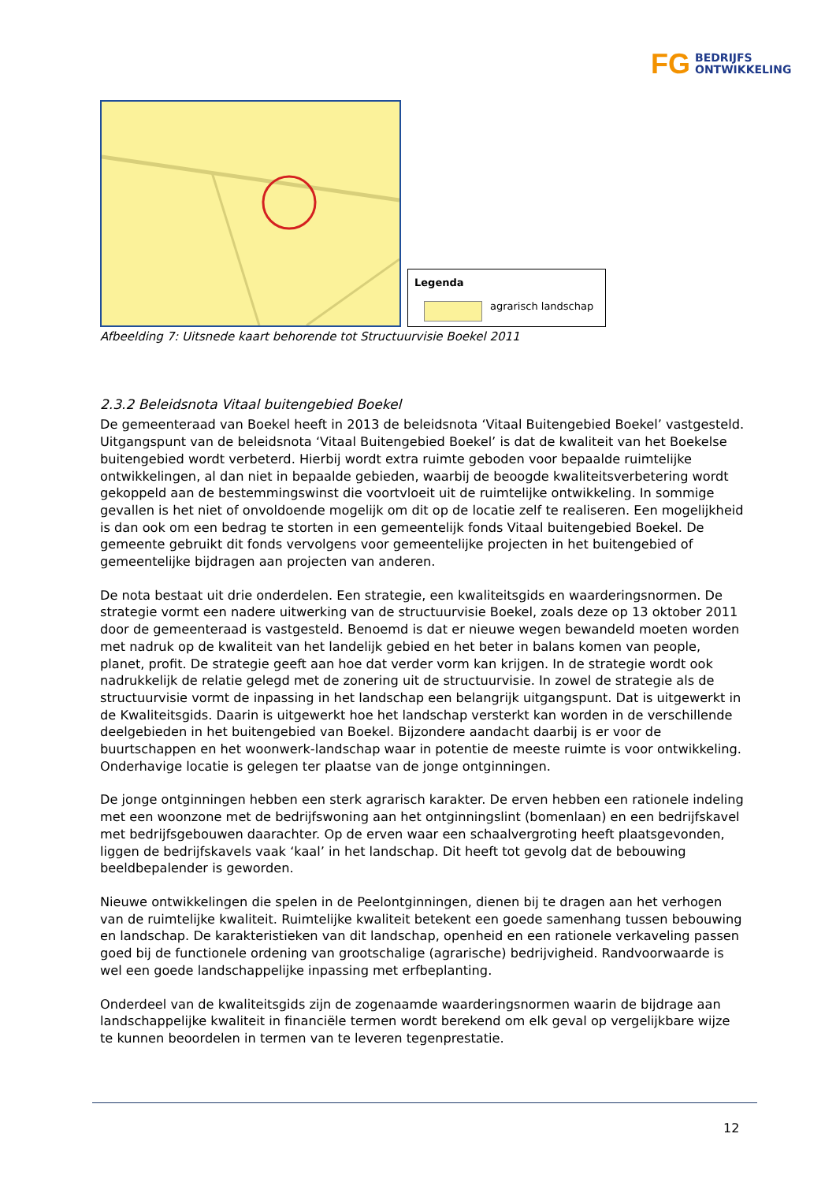FG
BEDRIJFS
ONTWIKKELING
Legenda
agrarisch landschap
Afbeelding 7: Uitsnede kaart behorende tot Structuurvisie Boekel 2011
2.3.2 Beleidsnota Vitaal buitengebied Boekel
De gemeenteraad van Boekel heeft in 2013 de beleidsnota ‘Vitaal Buitengebied Boekel’ vastgesteld. Uitgangspunt van de beleidsnota ‘Vitaal Buitengebied Boekel’ is dat de kwaliteit van het Boekelse buitengebied wordt verbeterd. Hierbij wordt extra ruimte geboden voor bepaalde ruimtelijke ontwikkelingen, al dan niet in bepaalde gebieden, waarbij de beoogde kwaliteitsverbetering wordt gekoppeld aan de bestemmingswinst die voortvloeit uit de ruimtelijke ontwikkeling. In sommige gevallen is het niet of onvoldoende mogelijk om dit op de locatie zelf te realiseren. Een mogelijkheid is dan ook om een bedrag te storten in een gemeentelijk fonds Vitaal buitengebied Boekel. De gemeente gebruikt dit fonds vervolgens voor gemeentelijke projecten in het buitengebied of gemeentelijke bijdragen aan projecten van anderen.
De nota bestaat uit drie onderdelen. Een strategie, een kwaliteitsgids en waarderingsnormen. De strategie vormt een nadere uitwerking van de structuurvisie Boekel, zoals deze op 13 oktober 2011 door de gemeenteraad is vastgesteld. Benoemd is dat er nieuwe wegen bewandeld moeten worden met nadruk op de kwaliteit van het landelijk gebied en het beter in balans komen van people, planet, profit. De strategie geeft aan hoe dat verder vorm kan krijgen. In de strategie wordt ook nadrukkelijk de relatie gelegd met de zonering uit de structuurvisie. In zowel de strategie als de structuurvisie vormt de inpassing in het landschap een belangrijk uitgangspunt. Dat is uitgewerkt in de Kwaliteitsgids. Daarin is uitgewerkt hoe het landschap versterkt kan worden in de verschillende deelgebieden in het buitengebied van Boekel. Bijzondere aandacht daarbij is er voor de buurtschappen en het woonwerk-landschap waar in potentie de meeste ruimte is voor ontwikkeling. Onderhavige locatie is gelegen ter plaatse van de jonge ontginningen.
De jonge ontginningen hebben een sterk agrarisch karakter. De erven hebben een rationele indeling met een woonzone met de bedrijfswoning aan het ontginningslint (bomenlaan) en een bedrijfskavel met bedrijfsgebouwen daarachter. Op de erven waar een schaalvergroting heeft plaatsgevonden, liggen de bedrijfskavels vaak ‘kaal’ in het landschap. Dit heeft tot gevolg dat de bebouwing beeldbepalender is geworden.
Nieuwe ontwikkelingen die spelen in de Peelontginningen, dienen bij te dragen aan het verhogen van de ruimtelijke kwaliteit. Ruimtelijke kwaliteit betekent een goede samenhang tussen bebouwing en landschap. De karakteristieken van dit landschap, openheid en een rationele verkaveling passen goed bij de functionele ordening van grootschalige (agrarische) bedrijvigheid. Randvoorwaarde is wel een goede landschappelijke inpassing met erfbeplanting.
Onderdeel van de kwaliteitsgids zijn de zogenaamde waarderingsnormen waarin de bijdrage aan landschappelijke kwaliteit in financiële termen wordt berekend om elk geval op vergelijkbare wijze te kunnen beoordelen in termen van te leveren tegenprestatie.
12